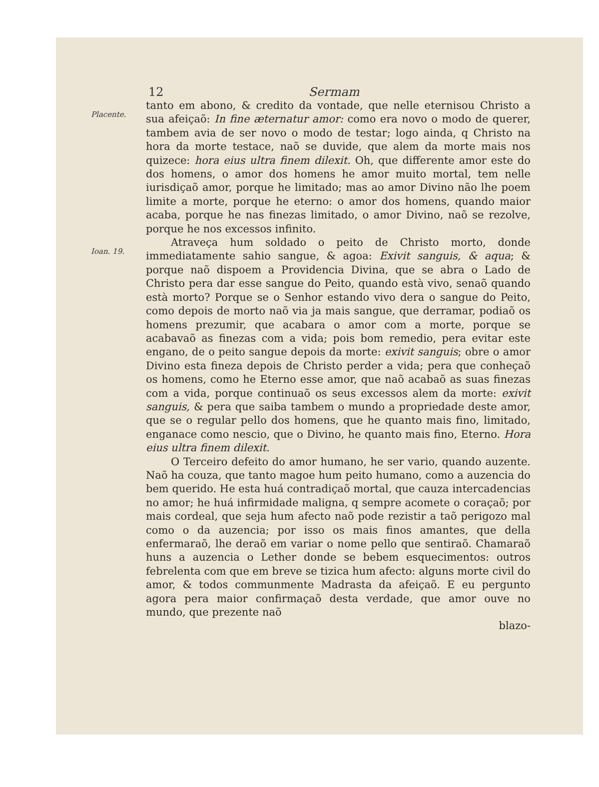12 Sermam
Placente.
tanto em abono, & credito da vontade, que nelle eternisou Christo a sua afeiçaõ: In fine æternatur amor: como era novo o modo de querer, tambem avia de ser novo o modo de testar; logo ainda, q Christo na hora da morte testace, naõ se duvide, que alem da morte mais nos quizece: hora eius ultra finem dilexit. Oh, que differente amor este do dos homens, o amor dos homens he amor muito mortal, tem nelle iurisdiçaõ amor, porque he limitado; mas ao amor Divino não lhe poem limite a morte, porque he eterno: o amor dos homens, quando maior acaba, porque he nas finezas limitado, o amor Divino, naõ se rezolve, porque he nos excessos infinito.
Ioan. 19.
Atraveça hum soldado o peito de Christo morto, donde immediatamente sahio sangue, & agoa: Exivit sanguis, & aqua; & porque naõ dispoem a Providencia Divina, que se abra o Lado de Christo pera dar esse sangue do Peito, quando està vivo, senaõ quando està morto? Porque se o Senhor estando vivo dera o sangue do Peito, como depois de morto naõ via ja mais sangue, que derramar, podiaõ os homens prezumir, que acabara o amor com a morte, porque se acabavaõ as finezas com a vida; pois bom remedio, pera evitar este engano, de o peito sangue depois da morte: exivit sanguis; obre o amor Divino esta fineza depois de Christo perder a vida; pera que conheçaõ os homens, como he Eterno esse amor, que naõ acabaõ as suas finezas com a vida, porque continuaõ os seus excessos alem da morte: exivit sanguis, & pera que saiba tambem o mundo a propriedade deste amor, que se o regular pello dos homens, que he quanto mais fino, limitado, enganace como nescio, que o Divino, he quanto mais fino, Eterno. Hora eius ultra finem dilexit.
O Terceiro defeito do amor humano, he ser vario, quando auzente. Naõ ha couza, que tanto magoe hum peito humano, como a auzencia do bem querido. He esta huá contradiçaõ mortal, que cauza intercadencias no amor; he huá infirmidade maligna, q sempre acomete o coraçaõ; por mais cordeal, que seja hum afecto naõ pode rezistir a taõ perigozo mal como o da auzencia; por isso os mais finos amantes, que della enfermaraõ, lhe deraõ em variar o nome pello que sentiraõ. Chamaraõ huns a auzencia o Lether donde se bebem esquecimentos: outros febrelenta com que em breve se tizica hum afecto: alguns morte civil do amor, & todos communmente Madrasta da afeiçaõ. E eu pergunto agora pera maior confirmaçaõ desta verdade, que amor ouve no mundo, que prezente naõ
blazo-